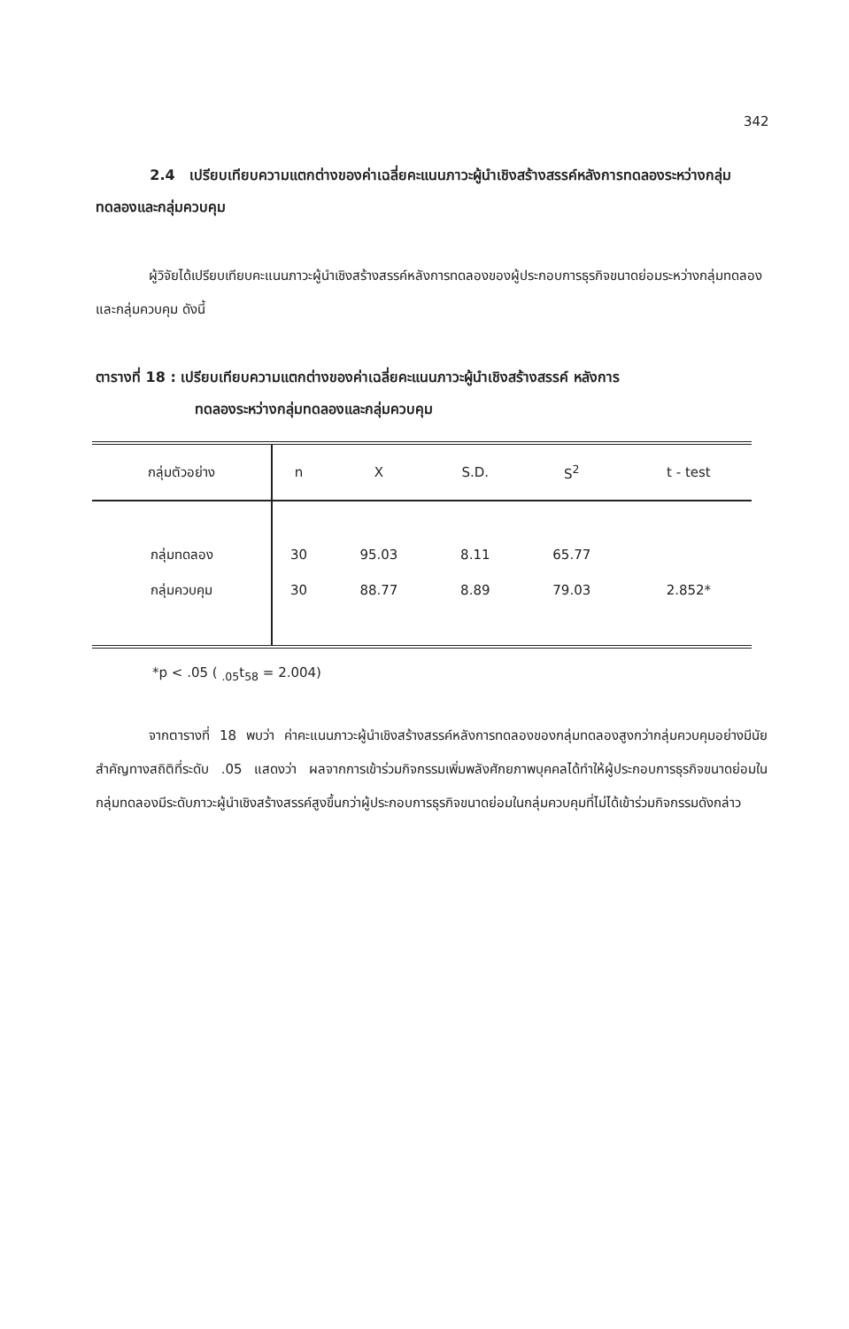342
2.4 เปรียบเทียบความแตกต่างของค่าเฉลี่ยคะแนนภาวะผู้นำเชิงสร้างสรรค์หลังการทดลองระหว่างกลุ่มทดลองและกลุ่มควบคุม
ผู้วิจัยได้เปรียบเทียบคะแนนภาวะผู้นำเชิงสร้างสรรค์หลังการทดลองของผู้ประกอบการธุรกิจขนาดย่อมระหว่างกลุ่มทดลองและกลุ่มควบคุม ดังนี้
ตารางที่ 18 : เปรียบเทียบความแตกต่างของค่าเฉลี่ยคะแนนภาวะผู้นำเชิงสร้างสรรค์ หลังการ
ทดลองระหว่างกลุ่มทดลองและกลุ่มควบคุม
| กลุ่มตัวอย่าง | n | X | S.D. | S<sup>2</sup> | t - test |
| --- | --- | --- | --- | --- | --- |
| กลุ่มทดลอง | 30 | 95.03 | 8.11 | 65.77 | |
| กลุ่มควบคุม | 30 | 88.77 | 8.89 | 79.03 | 2.852* |
*p < .05 ( <sub>.05</sub>t<sub>58</sub> = 2.004)
จากตารางที่ 18 พบว่า ค่าคะแนนภาวะผู้นำเชิงสร้างสรรค์หลังการทดลองของกลุ่มทดลองสูงกว่ากลุ่มควบคุมอย่างมีนัยสำคัญทางสถิติที่ระดับ .05 แสดงว่า ผลจากการเข้าร่วมกิจกรรมเพิ่มพลังศักยภาพบุคคลได้ทำให้ผู้ประกอบการธุรกิจขนาดย่อมในกลุ่มทดลองมีระดับภาวะผู้นำเชิงสร้างสรรค์สูงขึ้นกว่าผู้ประกอบการธุรกิจขนาดย่อมในกลุ่มควบคุมที่ไม่ได้เข้าร่วมกิจกรรมดังกล่าว